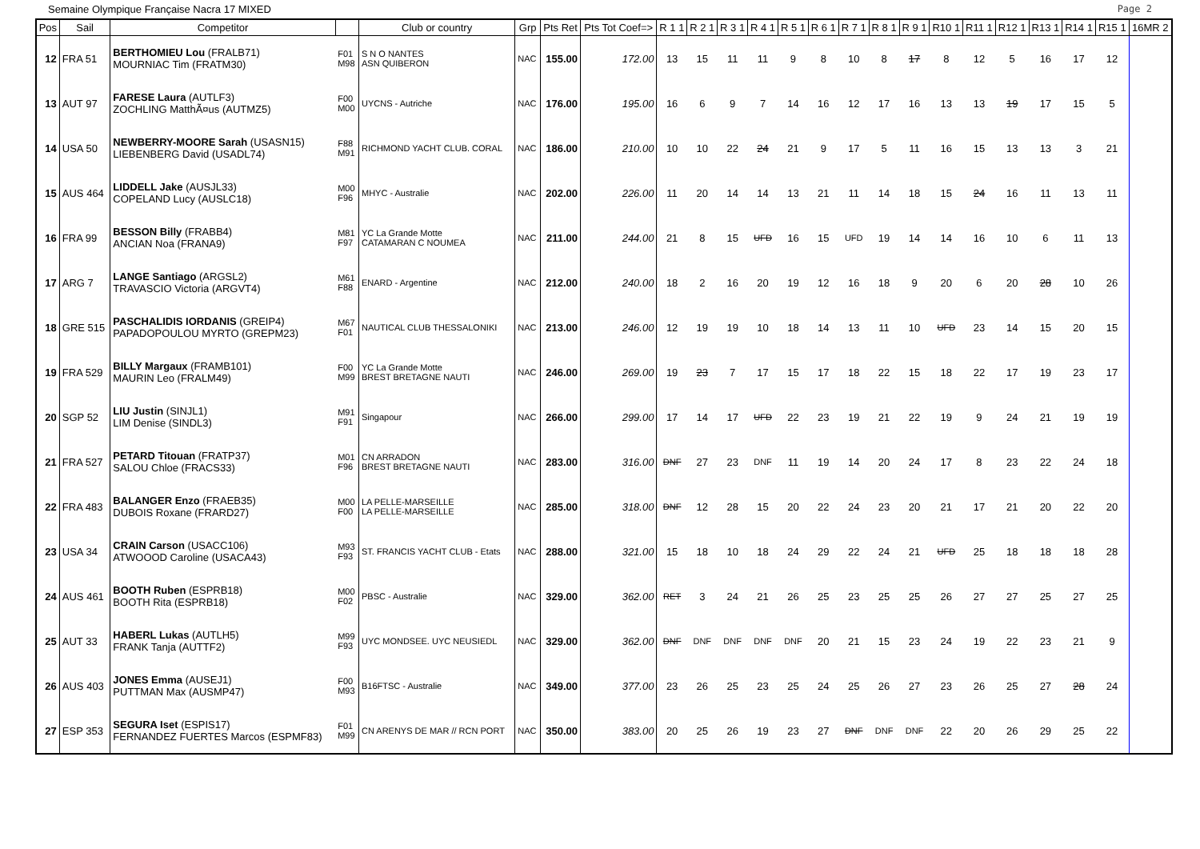Semaine Olympique Française Nacra 17 MIXED Page 2
| Pos | Sail | Competitor | | Club or country | Grp | Pts Ret | Pts Tot Coef=> | R 1 1 | R 2 1 | R 3 1 | R 4 1 | R 5 1 | R 6 1 | R 7 1 | R 8 1 | R 9 1 | R10 1 | R11 1 | R12 1 | R13 1 | R14 1 | R15 1 | 16MR 2 |
| --- | --- | --- | --- | --- | --- | --- | --- | --- | --- | --- | --- | --- | --- | --- | --- | --- | --- | --- | --- | --- | --- | --- | --- |
| 12 | FRA 51 | BERTHOMIEU Lou (FRALB71) MOURNIAC Tim (FRATM30) | F01 M98 | S N O NANTES ASN QUIBERON | NAC | 155.00 | 172.00 | 13 | 15 | 11 | 11 | 9 | 8 | 10 | 8 | 17 | 8 | 12 | 5 | 16 | 17 | 12 | |
| 13 | AUT 97 | FARESE Laura (AUTLF3) ZOCHLING MatthÃ¤us (AUTMZ5) | F00 M00 | UYCNS - Autriche | NAC | 176.00 | 195.00 | 16 | 6 | 9 | 7 | 14 | 16 | 12 | 17 | 16 | 13 | 13 | 19 | 17 | 15 | 5 | |
| 14 | USA 50 | NEWBERRY-MOORE Sarah (USASN15) LIEBENBERG David (USADL74) | F88 M91 | RICHMOND YACHT CLUB. CORAL | NAC | 186.00 | 210.00 | 10 | 10 | 22 | 24 | 21 | 9 | 17 | 5 | 11 | 16 | 15 | 13 | 13 | 3 | 21 | |
| 15 | AUS 464 | LIDDELL Jake (AUSJL33) COPELAND Lucy (AUSLC18) | M00 F96 | MHYC - Australie | NAC | 202.00 | 226.00 | 11 | 20 | 14 | 14 | 13 | 21 | 11 | 14 | 18 | 15 | 24 | 16 | 11 | 13 | 11 | |
| 16 | FRA 99 | BESSON Billy (FRABB4) ANCIAN Noa (FRANA9) | M81 F97 | YC La Grande Motte CATAMARAN C NOUMEA | NAC | 211.00 | 244.00 | 21 | 8 | 15 | UFD | 16 | 15 | UFD | 19 | 14 | 14 | 16 | 10 | 6 | 11 | 13 | |
| 17 | ARG 7 | LANGE Santiago (ARGSL2) TRAVASCIO Victoria (ARGVT4) | M61 F88 | ENARD - Argentine | NAC | 212.00 | 240.00 | 18 | 2 | 16 | 20 | 19 | 12 | 16 | 18 | 9 | 20 | 6 | 20 | 28 | 10 | 26 | |
| 18 | GRE 515 | PASCHALIDIS IORDANIS (GREIP4) PAPADOPOULOU MYRTO (GREPM23) | M67 F01 | NAUTICAL CLUB THESSALONIKI | NAC | 213.00 | 246.00 | 12 | 19 | 19 | 10 | 18 | 14 | 13 | 11 | 10 | UFD | 23 | 14 | 15 | 20 | 15 | |
| 19 | FRA 529 | BILLY Margaux (FRAMB101) MAURIN Leo (FRALM49) | F00 M99 | YC La Grande Motte BREST BRETAGNE NAUTI | NAC | 246.00 | 269.00 | 19 | 23 | 7 | 17 | 15 | 17 | 18 | 22 | 15 | 18 | 22 | 17 | 19 | 23 | 17 | |
| 20 | SGP 52 | LIU Justin (SINJL1) LIM Denise (SINDL3) | M91 F91 | Singapour | NAC | 266.00 | 299.00 | 17 | 14 | 17 | UFD | 22 | 23 | 19 | 21 | 22 | 19 | 9 | 24 | 21 | 19 | 19 | |
| 21 | FRA 527 | PETARD Titouan (FRATP37) SALOU Chloe (FRACS33) | M01 F96 | CN ARRADON BREST BRETAGNE NAUTI | NAC | 283.00 | 316.00 | DNF | 27 | 23 | DNF | 11 | 19 | 14 | 20 | 24 | 17 | 8 | 23 | 22 | 24 | 18 | |
| 22 | FRA 483 | BALANGER Enzo (FRAEB35) DUBOIS Roxane (FRARD27) | M00 F00 | LA PELLE-MARSEILLE LA PELLE-MARSEILLE | NAC | 285.00 | 318.00 | DNF | 12 | 28 | 15 | 20 | 22 | 24 | 23 | 20 | 21 | 17 | 21 | 20 | 22 | 20 | |
| 23 | USA 34 | CRAIN Carson (USACC106) ATWOOOD Caroline (USACA43) | M93 F93 | ST. FRANCIS YACHT CLUB - Etats | NAC | 288.00 | 321.00 | 15 | 18 | 10 | 18 | 24 | 29 | 22 | 24 | 21 | UFD | 25 | 18 | 18 | 18 | 28 | |
| 24 | AUS 461 | BOOTH Ruben (ESPRB18) BOOTH Rita (ESPRB18) | M00 F02 | PBSC - Australie | NAC | 329.00 | 362.00 | RET | 3 | 24 | 21 | 26 | 25 | 23 | 25 | 25 | 26 | 27 | 27 | 25 | 27 | 25 | |
| 25 | AUT 33 | HABERL Lukas (AUTLH5) FRANK Tanja (AUTTF2) | M99 F93 | UYC MONDSEE. UYC NEUSIEDL | NAC | 329.00 | 362.00 | DNF | DNF | DNF | DNF | DNF | 20 | 21 | 15 | 23 | 24 | 19 | 22 | 23 | 21 | 9 | |
| 26 | AUS 403 | JONES Emma (AUSEJ1) PUTTMAN Max (AUSMP47) | F00 M93 | B16FTSC - Australie | NAC | 349.00 | 377.00 | 23 | 26 | 25 | 23 | 25 | 24 | 25 | 26 | 27 | 23 | 26 | 25 | 27 | 28 | 24 | |
| 27 | ESP 353 | SEGURA Iset (ESPIS17) FERNANDEZ FUERTES Marcos (ESPMF83) | F01 M99 | CN ARENYS DE MAR // RCN PORT | NAC | 350.00 | 383.00 | 20 | 25 | 26 | 19 | 23 | 27 | DNF | DNF | DNF | 22 | 20 | 26 | 29 | 25 | 22 | |